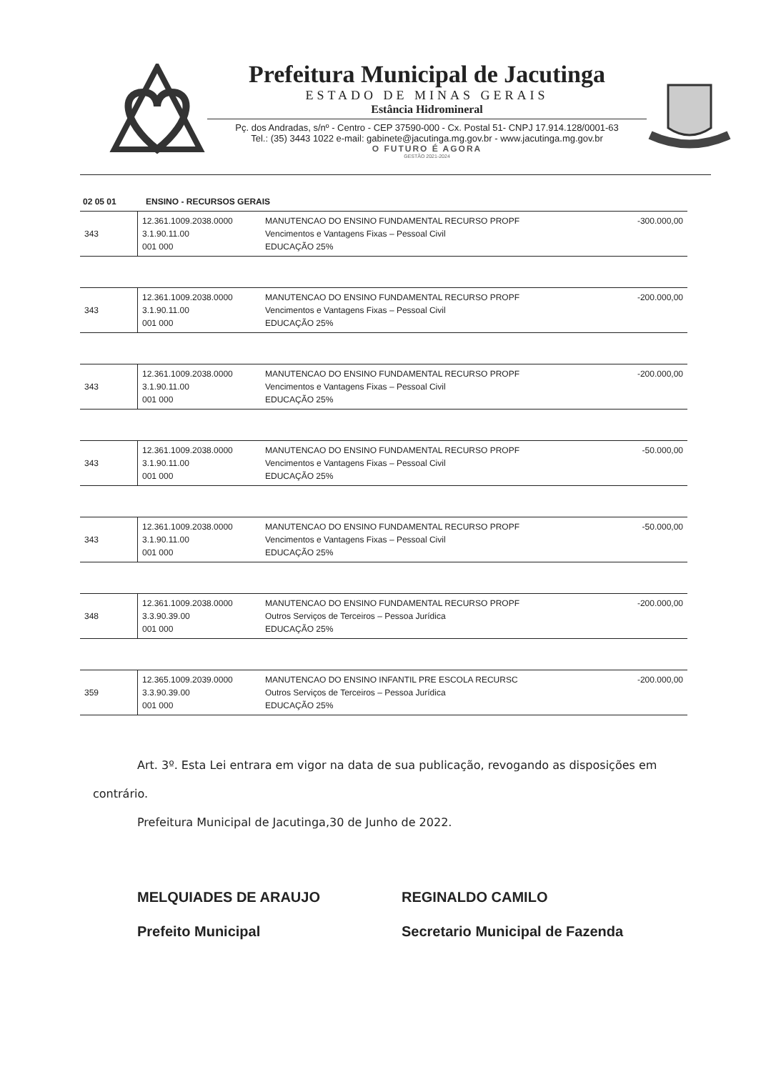Prefeitura Municipal de Jacutinga
ESTADO DE MINAS GERAIS
Estância Hidromineral
Pç. dos Andradas, s/nº - Centro - CEP 37590-000 - Cx. Postal 51- CNPJ 17.914.128/0001-63
Tel.: (35) 3443 1022 e-mail: gabinete@jacutinga.mg.gov.br - www.jacutinga.mg.gov.br
O FUTURO É AGORA
GESTÃO 2021-2024
02 05 01 ENSINO - RECURSOS GERAIS
| 343 | 12.361.1009.2038.0000 3.1.90.11.00 001 000 | MANUTENCAO DO ENSINO FUNDAMENTAL RECURSO PROPF Vencimentos e Vantagens Fixas – Pessoal Civil EDUCAÇÃO 25% | -300.000,00 |
| 343 | 12.361.1009.2038.0000 3.1.90.11.00 001 000 | MANUTENCAO DO ENSINO FUNDAMENTAL RECURSO PROPF Vencimentos e Vantagens Fixas – Pessoal Civil EDUCAÇÃO 25% | -200.000,00 |
| 343 | 12.361.1009.2038.0000 3.1.90.11.00 001 000 | MANUTENCAO DO ENSINO FUNDAMENTAL RECURSO PROPF Vencimentos e Vantagens Fixas – Pessoal Civil EDUCAÇÃO 25% | -200.000,00 |
| 343 | 12.361.1009.2038.0000 3.1.90.11.00 001 000 | MANUTENCAO DO ENSINO FUNDAMENTAL RECURSO PROPF Vencimentos e Vantagens Fixas – Pessoal Civil EDUCAÇÃO 25% | -50.000,00 |
| 343 | 12.361.1009.2038.0000 3.1.90.11.00 001 000 | MANUTENCAO DO ENSINO FUNDAMENTAL RECURSO PROPF Vencimentos e Vantagens Fixas – Pessoal Civil EDUCAÇÃO 25% | -50.000,00 |
| 348 | 12.361.1009.2038.0000 3.3.90.39.00 001 000 | MANUTENCAO DO ENSINO FUNDAMENTAL RECURSO PROPF Outros Serviços de Terceiros – Pessoa Jurídica EDUCAÇÃO 25% | -200.000,00 |
| 359 | 12.365.1009.2039.0000 3.3.90.39.00 001 000 | MANUTENCAO DO ENSINO INFANTIL PRE ESCOLA RECURSC Outros Serviços de Terceiros – Pessoa Jurídica EDUCAÇÃO 25% | -200.000,00 |
Art. 3º. Esta Lei entrara em vigor na data de sua publicação, revogando as disposições em contrário.
Prefeitura Municipal de Jacutinga,30 de Junho de 2022.
MELQUIADES DE ARAUJO
Prefeito Municipal
REGINALDO CAMILO
Secretario Municipal de Fazenda